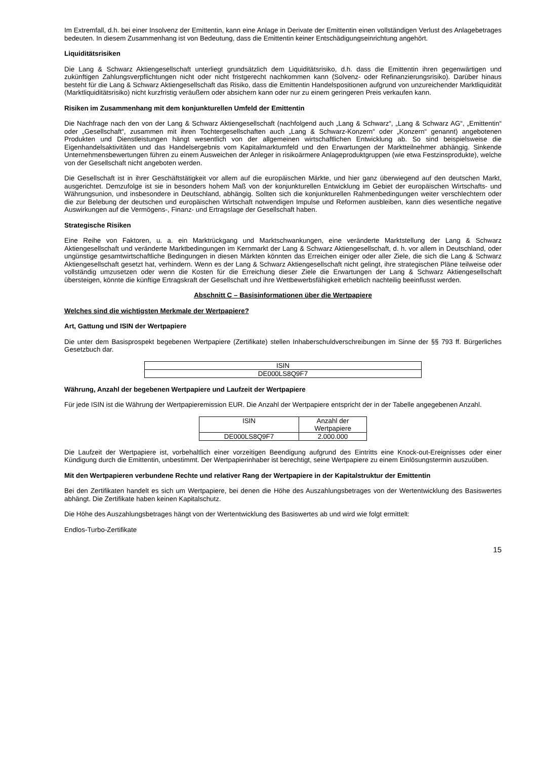Im Extremfall, d.h. bei einer Insolvenz der Emittentin, kann eine Anlage in Derivate der Emittentin einen vollständigen Verlust des Anlagebetrages bedeuten. In diesem Zusammenhang ist von Bedeutung, dass die Emittentin keiner Entschädigungseinrichtung angehört.
Liquiditätsrisiken
Die Lang & Schwarz Aktiengesellschaft unterliegt grundsätzlich dem Liquiditätsrisiko, d.h. dass die Emittentin ihren gegenwärtigen und zukünftigen Zahlungsverpflichtungen nicht oder nicht fristgerecht nachkommen kann (Solvenz- oder Refinanzierungsrisiko). Darüber hinaus besteht für die Lang & Schwarz Aktiengesellschaft das Risiko, dass die Emittentin Handelspositionen aufgrund von unzureichender Marktliquidität (Marktliquiditätsrisiko) nicht kurzfristig veräußern oder absichern kann oder nur zu einem geringeren Preis verkaufen kann.
Risiken im Zusammenhang mit dem konjunkturellen Umfeld der Emittentin
Die Nachfrage nach den von der Lang & Schwarz Aktiengesellschaft (nachfolgend auch „Lang & Schwarz“, „Lang & Schwarz AG“, „Emittentin“ oder „Gesellschaft“, zusammen mit ihren Tochtergesellschaften auch „Lang & Schwarz-Konzern“ oder „Konzern“ genannt) angebotenen Produkten und Dienstleistungen hängt wesentlich von der allgemeinen wirtschaftlichen Entwicklung ab. So sind beispielsweise die Eigenhandelsaktivitäten und das Handelsergebnis vom Kapitalmarktumfeld und den Erwartungen der Marktteilnehmer abhängig. Sinkende Unternehmensbewertungen führen zu einem Ausweichen der Anleger in risikoärmere Anlageproduktgruppen (wie etwa Festzinsprodukte), welche von der Gesellschaft nicht angeboten werden.
Die Gesellschaft ist in ihrer Geschäftstätigkeit vor allem auf die europäischen Märkte, und hier ganz überwiegend auf den deutschen Markt, ausgerichtet. Demzufolge ist sie in besonders hohem Maß von der konjunkturellen Entwicklung im Gebiet der europäischen Wirtschafts- und Währungsunion, und insbesondere in Deutschland, abhängig. Sollten sich die konjunkturellen Rahmenbedingungen weiter verschlechtern oder die zur Belebung der deutschen und europäischen Wirtschaft notwendigen Impulse und Reformen ausbleiben, kann dies wesentliche negative Auswirkungen auf die Vermögens-, Finanz- und Ertragslage der Gesellschaft haben.
Strategische Risiken
Eine Reihe von Faktoren, u. a. ein Marktrückgang und Marktschwankungen, eine veränderte Marktstellung der Lang & Schwarz Aktiengesellschaft und veränderte Marktbedingungen im Kernmarkt der Lang & Schwarz Aktiengesellschaft, d. h. vor allem in Deutschland, oder ungünstige gesamtwirtschaftliche Bedingungen in diesen Märkten könnten das Erreichen einiger oder aller Ziele, die sich die Lang & Schwarz Aktiengesellschaft gesetzt hat, verhindern. Wenn es der Lang & Schwarz Aktiengesellschaft nicht gelingt, ihre strategischen Pläne teilweise oder vollständig umzusetzen oder wenn die Kosten für die Erreichung dieser Ziele die Erwartungen der Lang & Schwarz Aktiengesellschaft übersteigen, könnte die künftige Ertragskraft der Gesellschaft und ihre Wettbewerbsfähigkeit erheblich nachteilig beeinflusst werden.
Abschnitt C – Basisinformationen über die Wertpapiere
Welches sind die wichtigsten Merkmale der Wertpapiere?
Art, Gattung und ISIN der Wertpapiere
Die unter dem Basisprospekt begebenen Wertpapiere (Zertifikate) stellen Inhaberschuldverschreibungen im Sinne der §§ 793 ff. Bürgerliches Gesetzbuch dar.
| ISIN |
| --- |
| DE000LS8Q9F7 |
Währung, Anzahl der begebenen Wertpapiere und Laufzeit der Wertpapiere
Für jede ISIN ist die Währung der Wertpapieremission EUR. Die Anzahl der Wertpapiere entspricht der in der Tabelle angegebenen Anzahl.
| ISIN | Anzahl der Wertpapiere |
| --- | --- |
| DE000LS8Q9F7 | 2.000.000 |
Die Laufzeit der Wertpapiere ist, vorbehaltlich einer vorzeitigen Beendigung aufgrund des Eintritts eine Knock-out-Ereignisses oder einer Kündigung durch die Emittentin, unbestimmt. Der Wertpapierinhaber ist berechtigt, seine Wertpapiere zu einem Einlösungstermin auszuüben.
Mit den Wertpapieren verbundene Rechte und relativer Rang der Wertpapiere in der Kapitalstruktur der Emittentin
Bei den Zertifikaten handelt es sich um Wertpapiere, bei denen die Höhe des Auszahlungsbetrages von der Wertentwicklung des Basiswertes abhängt. Die Zertifikate haben keinen Kapitalschutz.
Die Höhe des Auszahlungsbetrages hängt von der Wertentwicklung des Basiswertes ab und wird wie folgt ermittelt:
Endlos-Turbo-Zertifikate
15